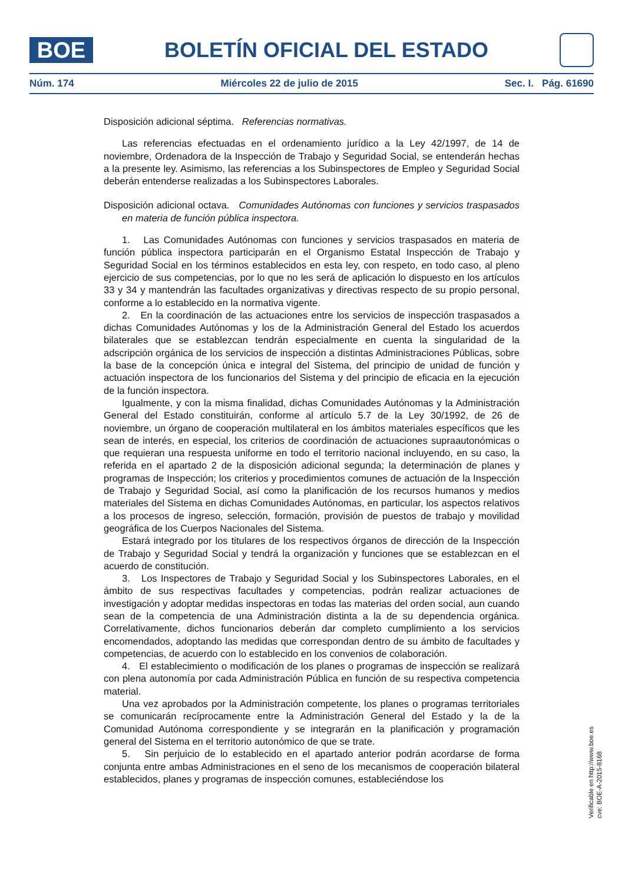BOE
BOLETÍN OFICIAL DEL ESTADO
Núm. 174 Miércoles 22 de julio de 2015 Sec. I. Pág. 61690
Disposición adicional séptima. Referencias normativas.
Las referencias efectuadas en el ordenamiento jurídico a la Ley 42/1997, de 14 de noviembre, Ordenadora de la Inspección de Trabajo y Seguridad Social, se entenderán hechas a la presente ley. Asimismo, las referencias a los Subinspectores de Empleo y Seguridad Social deberán entenderse realizadas a los Subinspectores Laborales.
Disposición adicional octava. Comunidades Autónomas con funciones y servicios traspasados en materia de función pública inspectora.
1. Las Comunidades Autónomas con funciones y servicios traspasados en materia de función pública inspectora participarán en el Organismo Estatal Inspección de Trabajo y Seguridad Social en los términos establecidos en esta ley, con respeto, en todo caso, al pleno ejercicio de sus competencias, por lo que no les será de aplicación lo dispuesto en los artículos 33 y 34 y mantendrán las facultades organizativas y directivas respecto de su propio personal, conforme a lo establecido en la normativa vigente.
2. En la coordinación de las actuaciones entre los servicios de inspección traspasados a dichas Comunidades Autónomas y los de la Administración General del Estado los acuerdos bilaterales que se establezcan tendrán especialmente en cuenta la singularidad de la adscripción orgánica de los servicios de inspección a distintas Administraciones Públicas, sobre la base de la concepción única e integral del Sistema, del principio de unidad de función y actuación inspectora de los funcionarios del Sistema y del principio de eficacia en la ejecución de la función inspectora.
Igualmente, y con la misma finalidad, dichas Comunidades Autónomas y la Administración General del Estado constituirán, conforme al artículo 5.7 de la Ley 30/1992, de 26 de noviembre, un órgano de cooperación multilateral en los ámbitos materiales específicos que les sean de interés, en especial, los criterios de coordinación de actuaciones supraautonómicas o que requieran una respuesta uniforme en todo el territorio nacional incluyendo, en su caso, la referida en el apartado 2 de la disposición adicional segunda; la determinación de planes y programas de Inspección; los criterios y procedimientos comunes de actuación de la Inspección de Trabajo y Seguridad Social, así como la planificación de los recursos humanos y medios materiales del Sistema en dichas Comunidades Autónomas, en particular, los aspectos relativos a los procesos de ingreso, selección, formación, provisión de puestos de trabajo y movilidad geográfica de los Cuerpos Nacionales del Sistema.
Estará integrado por los titulares de los respectivos órganos de dirección de la Inspección de Trabajo y Seguridad Social y tendrá la organización y funciones que se establezcan en el acuerdo de constitución.
3. Los Inspectores de Trabajo y Seguridad Social y los Subinspectores Laborales, en el ámbito de sus respectivas facultades y competencias, podrán realizar actuaciones de investigación y adoptar medidas inspectoras en todas las materias del orden social, aun cuando sean de la competencia de una Administración distinta a la de su dependencia orgánica. Correlativamente, dichos funcionarios deberán dar completo cumplimiento a los servicios encomendados, adoptando las medidas que correspondan dentro de su ámbito de facultades y competencias, de acuerdo con lo establecido en los convenios de colaboración.
4. El establecimiento o modificación de los planes o programas de inspección se realizará con plena autonomía por cada Administración Pública en función de su respectiva competencia material.
Una vez aprobados por la Administración competente, los planes o programas territoriales se comunicarán recíprocamente entre la Administración General del Estado y la de la Comunidad Autónoma correspondiente y se integrarán en la planificación y programación general del Sistema en el territorio autonómico de que se trate.
5. Sin perjuicio de lo establecido en el apartado anterior podrán acordarse de forma conjunta entre ambas Administraciones en el seno de los mecanismos de cooperación bilateral establecidos, planes y programas de inspección comunes, estableciéndose los
Verificable en http://www.boe.es
cve: BOE-A-2015-8168